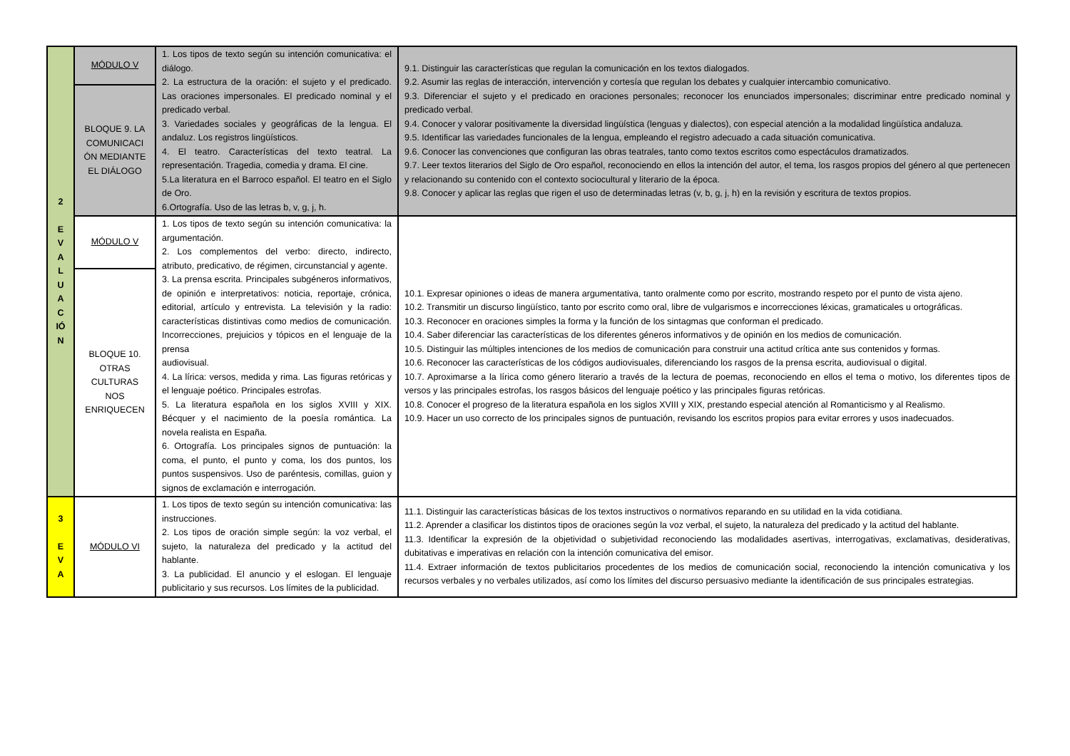| 2 E V A L U A C IÓ N | MÓDULO V | 1. Los tipos de texto según su intención comunicativa: el diálogo. 2. La estructura de la oración: el sujeto y el predicado. Las oraciones impersonales. El predicado nominal y el predicado verbal. 3. Variedades sociales y geográficas de la lengua. El andaluz. Los registros lingüísticos. 4. El teatro. Características del texto teatral. La representación. Tragedia, comedia y drama. El cine. 5.La literatura en el Barroco español. El teatro en el Siglo de Oro. 6.Ortografía. Uso de las letras b, v, g, j, h. | 9.1. Distinguir las características que regulan la comunicación en los textos dialogados. 9.2. Asumir las reglas de interacción, intervención y cortesía que regulan los debates y cualquier intercambio comunicativo. 9.3. Diferenciar el sujeto y el predicado en oraciones personales; reconocer los enunciados impersonales; discriminar entre predicado nominal y predicado verbal. 9.4. Conocer y valorar positivamente la diversidad lingüística (lenguas y dialectos), con especial atención a la modalidad lingüística andaluza. 9.5. Identificar las variedades funcionales de la lengua, empleando el registro adecuado a cada situación comunicativa. 9.6. Conocer las convenciones que configuran las obras teatrales, tanto como textos escritos como espectáculos dramatizados. 9.7. Leer textos literarios del Siglo de Oro español, reconociendo en ellos la intención del autor, el tema, los rasgos propios del género al que pertenecen y relacionando su contenido con el contexto sociocultural y literario de la época. 9.8. Conocer y aplicar las reglas que rigen el uso de determinadas letras (v, b, g, j, h) en la revisión y escritura de textos propios. |
| | BLOQUE 9. LA COMUNICACI ÓN MEDIANTE EL DIÁLOGO | | |
| | MÓDULO V | 1. Los tipos de texto según su intención comunicativa: la argumentación. 2. Los complementos del verbo: directo, indirecto, atributo, predicativo, de régimen, circunstancial y agente. 3. La prensa escrita. Principales subgéneros informativos, de opinión e interpretativos: noticia, reportaje, crónica, editorial, artículo y entrevista. La televisión y la radio: características distintivas como medios de comunicación. Incorrecciones, prejuicios y tópicos en el lenguaje de la prensa audiovisual. 4. La lírica: versos, medida y rima. Las figuras retóricas y el lenguaje poético. Principales estrofas. 5. La literatura española en los siglos XVIII y XIX. Bécquer y el nacimiento de la poesía romántica. La novela realista en España. 6. Ortografía. Los principales signos de puntuación: la coma, el punto, el punto y coma, los dos puntos, los puntos suspensivos. Uso de paréntesis, comillas, guion y signos de exclamación e interrogación. | 10.1. Expresar opiniones o ideas de manera argumentativa, tanto oralmente como por escrito, mostrando respeto por el punto de vista ajeno. 10.2. Transmitir un discurso lingüístico, tanto por escrito como oral, libre de vulgarismos e incorrecciones léxicas, gramaticales u ortográficas. 10.3. Reconocer en oraciones simples la forma y la función de los sintagmas que conforman el predicado. 10.4. Saber diferenciar las características de los diferentes géneros informativos y de opinión en los medios de comunicación. 10.5. Distinguir las múltiples intenciones de los medios de comunicación para construir una actitud crítica ante sus contenidos y formas. 10.6. Reconocer las características de los códigos audiovisuales, diferenciando los rasgos de la prensa escrita, audiovisual o digital. 10.7. Aproximarse a la lírica como género literario a través de la lectura de poemas, reconociendo en ellos el tema o motivo, los diferentes tipos de versos y las principales estrofas, los rasgos básicos del lenguaje poético y las principales figuras retóricas. 10.8. Conocer el progreso de la literatura española en los siglos XVIII y XIX, prestando especial atención al Romanticismo y al Realismo. 10.9. Hacer un uso correcto de los principales signos de puntuación, revisando los escritos propios para evitar errores y usos inadecuados. |
| | BLOQUE 10. OTRAS CULTURAS NOS ENRIQUECEN | | |
| 3 E V A | MÓDULO VI | 1. Los tipos de texto según su intención comunicativa: las instrucciones. 2. Los tipos de oración simple según: la voz verbal, el sujeto, la naturaleza del predicado y la actitud del hablante. 3. La publicidad. El anuncio y el eslogan. El lenguaje publicitario y sus recursos. Los límites de la publicidad. | 11.1. Distinguir las características básicas de los textos instructivos o normativos reparando en su utilidad en la vida cotidiana. 11.2. Aprender a clasificar los distintos tipos de oraciones según la voz verbal, el sujeto, la naturaleza del predicado y la actitud del hablante. 11.3. Identificar la expresión de la objetividad o subjetividad reconociendo las modalidades asertivas, interrogativas, exclamativas, desiderativas, dubitativas e imperativas en relación con la intención comunicativa del emisor. 11.4. Extraer información de textos publicitarios procedentes de los medios de comunicación social, reconociendo la intención comunicativa y los recursos verbales y no verbales utilizados, así como los límites del discurso persuasivo mediante la identificación de sus principales estrategias. |